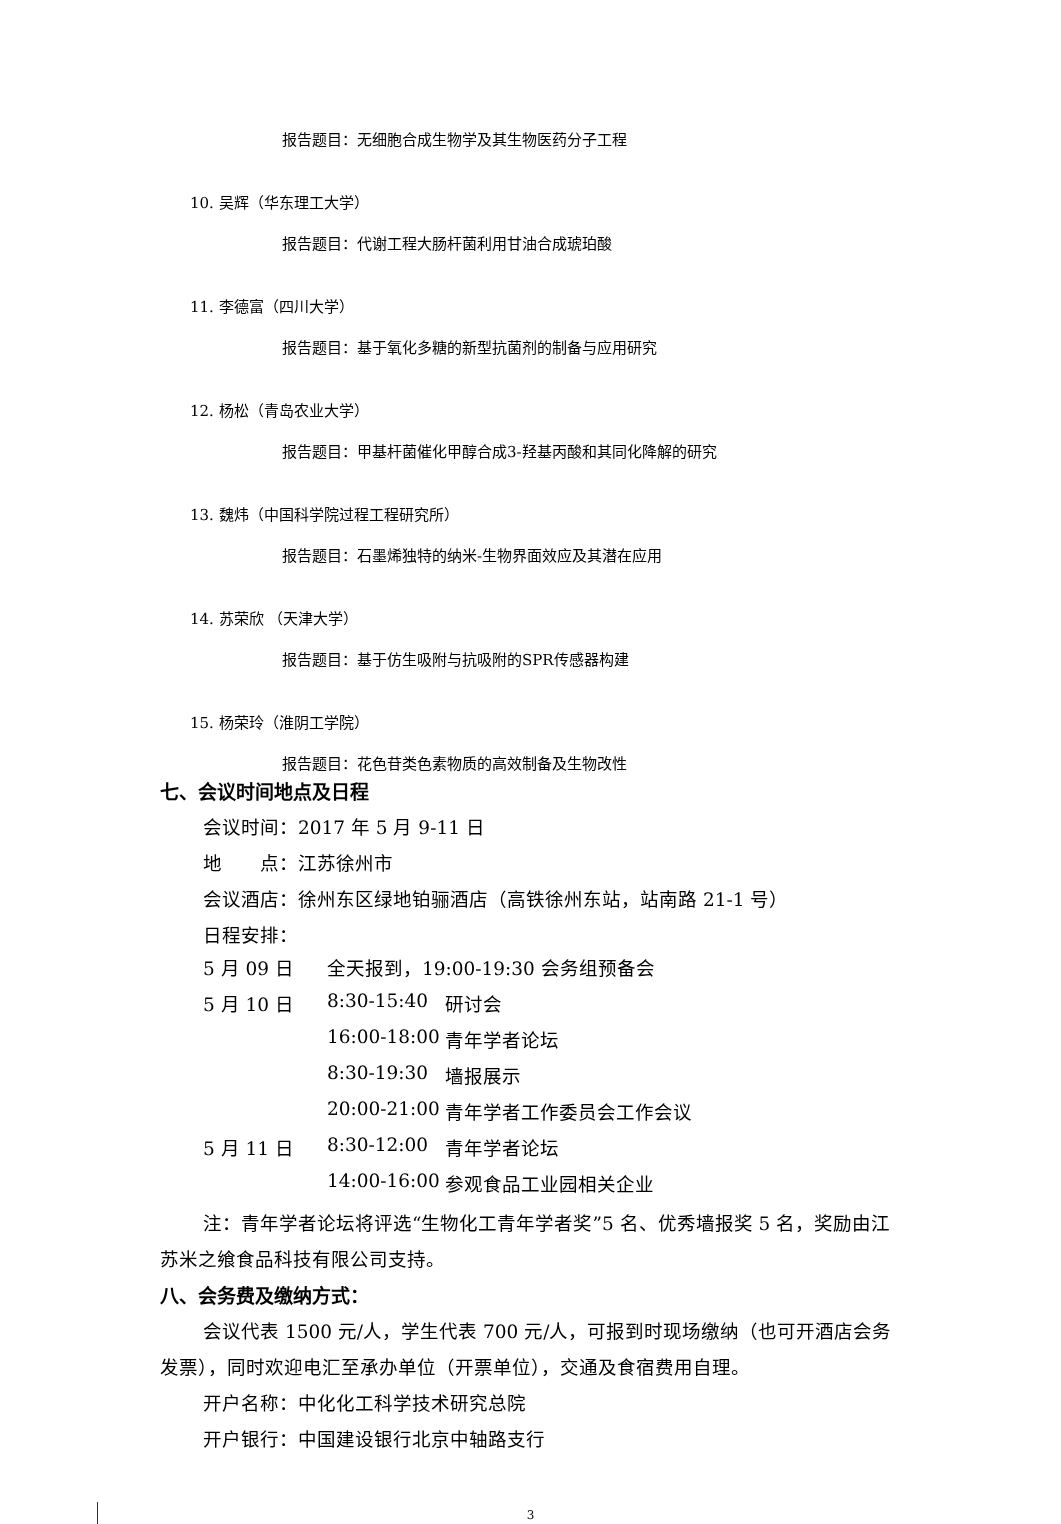报告题目：无细胞合成生物学及其生物医药分子工程
10. 吴辉（华东理工大学）
报告题目：代谢工程大肠杆菌利用甘油合成琥珀酸
11. 李德富（四川大学）
报告题目：基于氧化多糖的新型抗菌剂的制备与应用研究
12. 杨松（青岛农业大学）
报告题目：甲基杆菌催化甲醇合成3-羟基丙酸和其同化降解的研究
13. 魏炜（中国科学院过程工程研究所）
报告题目：石墨烯独特的纳米-生物界面效应及其潜在应用
14. 苏荣欣 （天津大学）
报告题目：基于仿生吸附与抗吸附的SPR传感器构建
15. 杨荣玲（淮阴工学院）
报告题目：花色苷类色素物质的高效制备及生物改性
七、会议时间地点及日程
会议时间：2017 年 5 月 9-11 日
地　　点：江苏徐州市
会议酒店：徐州东区绿地铂骊酒店（高铁徐州东站，站南路 21-1 号）
日程安排：
| 5 月 09 日 | 全天报到，19:00-19:30 会务组预备会 | |
| 5 月 10 日 | 8:30-15:40 | 研讨会 |
| | 16:00-18:00 | 青年学者论坛 |
| | 8:30-19:30 | 墙报展示 |
| | 20:00-21:00 | 青年学者工作委员会工作会议 |
| 5 月 11 日 | 8:30-12:00 | 青年学者论坛 |
| | 14:00-16:00 | 参观食品工业园相关企业 |
注：青年学者论坛将评选“生物化工青年学者奖”5 名、优秀墙报奖 5 名，奖励由江苏米之飨食品科技有限公司支持。
八、会务费及缴纳方式：
会议代表 1500 元/人，学生代表 700 元/人，可报到时现场缴纳（也可开酒店会务发票），同时欢迎电汇至承办单位（开票单位），交通及食宿费用自理。
开户名称：中化化工科学技术研究总院
开户银行：中国建设银行北京中轴路支行
3